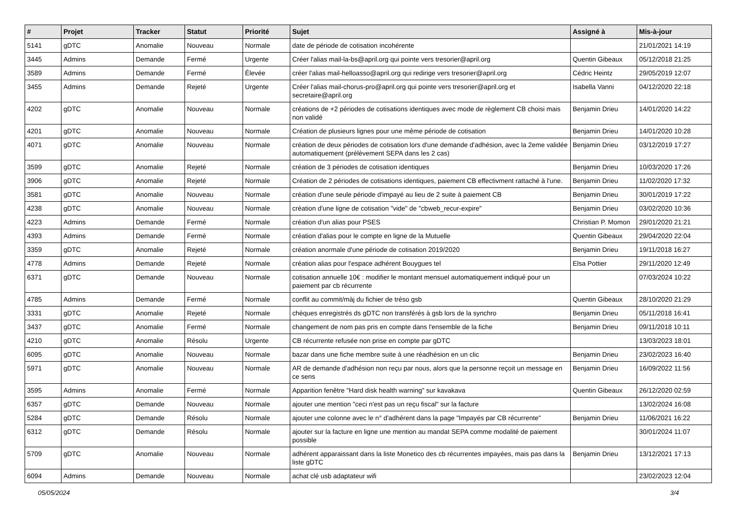| # | Projet | Tracker | Statut | Priorité | Sujet | Assigné à | Mis-à-jour |
| --- | --- | --- | --- | --- | --- | --- | --- |
| 5141 | gDTC | Anomalie | Nouveau | Normale | date de période de cotisation incohérente | | 21/01/2021 14:19 |
| 3445 | Admins | Demande | Fermé | Urgente | Créer l'alias mail-la-bs@april.org qui pointe vers tresorier@april.org | Quentin Gibeaux | 05/12/2018 21:25 |
| 3589 | Admins | Demande | Fermé | Élevée | créer l'alias mail-helloasso@april.org qui redirige vers tresorier@april.org | Cédric Heintz | 29/05/2019 12:07 |
| 3455 | Admins | Demande | Rejeté | Urgente | Créer l'alias mail-chorus-pro@april.org qui pointe vers tresorier@april.org et secretaire@april.org | Isabella Vanni | 04/12/2020 22:18 |
| 4202 | gDTC | Anomalie | Nouveau | Normale | créations de +2 périodes de cotisations identiques avec mode de règlement CB choisi mais non validé | Benjamin Drieu | 14/01/2020 14:22 |
| 4201 | gDTC | Anomalie | Nouveau | Normale | Création de plusieurs lignes pour une même période de cotisation | Benjamin Drieu | 14/01/2020 10:28 |
| 4071 | gDTC | Anomalie | Nouveau | Normale | création de deux périodes de cotisation lors d'une demande d'adhésion, avec la 2eme validée automatiquement (prélèvement SEPA dans les 2 cas) | Benjamin Drieu | 03/12/2019 17:27 |
| 3599 | gDTC | Anomalie | Rejeté | Normale | création de 3 périodes de cotisation identiques | Benjamin Drieu | 10/03/2020 17:26 |
| 3906 | gDTC | Anomalie | Rejeté | Normale | Création de 2 périodes de cotisations identiques, paiement CB effectivment rattaché à l'une. | Benjamin Drieu | 11/02/2020 17:32 |
| 3581 | gDTC | Anomalie | Nouveau | Normale | création d'une seule période d'impayé au lieu de 2 suite à paiement CB | Benjamin Drieu | 30/01/2019 17:22 |
| 4238 | gDTC | Anomalie | Nouveau | Normale | création d'une ligne de cotisation "vide" de "cbweb_recur-expire" | Benjamin Drieu | 03/02/2020 10:36 |
| 4223 | Admins | Demande | Fermé | Normale | création d'un alias pour PSES | Christian P. Momon | 29/01/2020 21:21 |
| 4393 | Admins | Demande | Fermé | Normale | création d'alias pour le compte en ligne de la Mutuelle | Quentin Gibeaux | 29/04/2020 22:04 |
| 3359 | gDTC | Anomalie | Rejeté | Normale | création anormale d'une période de cotisation 2019/2020 | Benjamin Drieu | 19/11/2018 16:27 |
| 4778 | Admins | Demande | Rejeté | Normale | création alias pour l'espace adhérent Bouygues tel | Elsa Pottier | 29/11/2020 12:49 |
| 6371 | gDTC | Demande | Nouveau | Normale | cotisation annuelle 10€ : modifier le montant mensuel automatiquement indiqué pour un paiement par cb récurrente | | 07/03/2024 10:22 |
| 4785 | Admins | Demande | Fermé | Normale | conflit au commit/màj du fichier de tréso gsb | Quentin Gibeaux | 28/10/2020 21:29 |
| 3331 | gDTC | Anomalie | Rejeté | Normale | chèques enregistrés ds gDTC non transférés à gsb lors de la synchro | Benjamin Drieu | 05/11/2018 16:41 |
| 3437 | gDTC | Anomalie | Fermé | Normale | changement de nom pas pris en compte dans l'ensemble de la fiche | Benjamin Drieu | 09/11/2018 10:11 |
| 4210 | gDTC | Anomalie | Résolu | Urgente | CB récurrente refusée non prise en compte par gDTC | | 13/03/2023 18:01 |
| 6095 | gDTC | Anomalie | Nouveau | Normale | bazar dans une fiche membre suite à une réadhésion en un clic | Benjamin Drieu | 23/02/2023 16:40 |
| 5971 | gDTC | Anomalie | Nouveau | Normale | AR de demande d'adhésion non reçu par nous, alors que la personne reçoit un message en ce sens | Benjamin Drieu | 16/09/2022 11:56 |
| 3595 | Admins | Anomalie | Fermé | Normale | Apparition fenêtre "Hard disk health warning" sur kavakava | Quentin Gibeaux | 26/12/2020 02:59 |
| 6357 | gDTC | Demande | Nouveau | Normale | ajouter une mention "ceci n'est pas un reçu fiscal" sur la facture | | 13/02/2024 16:08 |
| 5284 | gDTC | Demande | Résolu | Normale | ajouter une colonne avec le n° d'adhérent dans la page "Impayés par CB récurrente" | Benjamin Drieu | 11/06/2021 16:22 |
| 6312 | gDTC | Demande | Résolu | Normale | ajouter sur la facture en ligne une mention au mandat SEPA comme modalité de paiement possible | | 30/01/2024 11:07 |
| 5709 | gDTC | Anomalie | Nouveau | Normale | adhérent apparaissant dans la liste Monetico des cb récurrentes impayées, mais pas dans la liste gDTC | Benjamin Drieu | 13/12/2021 17:13 |
| 6094 | Admins | Demande | Nouveau | Normale | achat clé usb adaptateur wifi | | 23/02/2023 12:04 |
05/05/2024 3/4